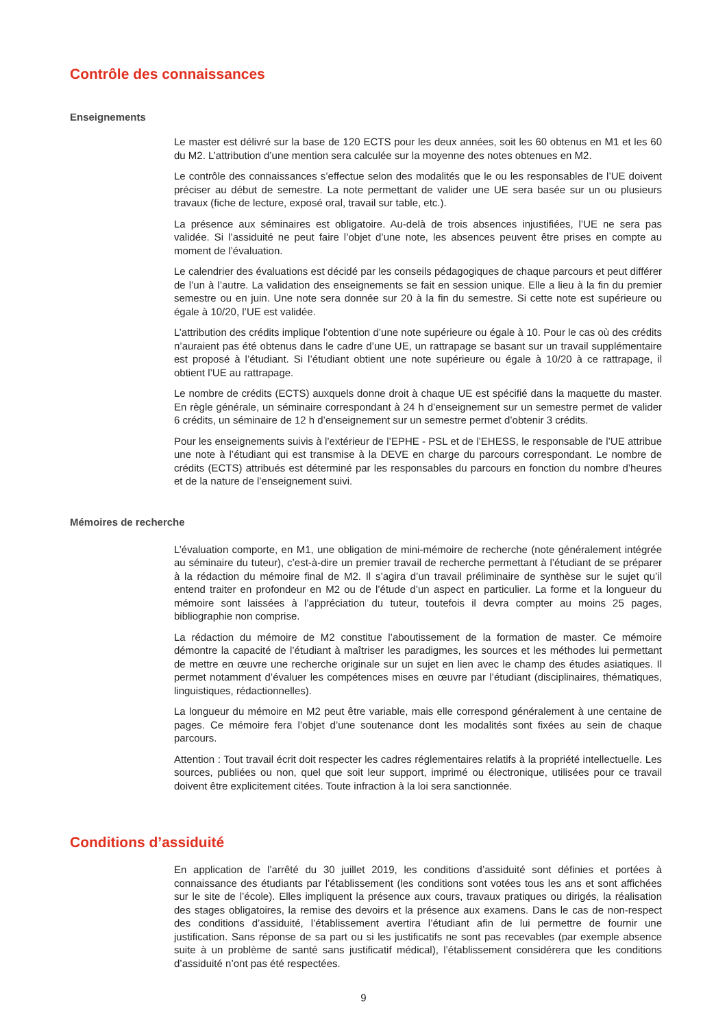Contrôle des connaissances
Enseignements
Le master est délivré sur la base de 120 ECTS pour les deux années, soit les 60 obtenus en M1 et les 60 du M2. L’attribution d’une mention sera calculée sur la moyenne des notes obtenues en M2.
Le contrôle des connaissances s’effectue selon des modalités que le ou les responsables de l’UE doivent préciser au début de semestre. La note permettant de valider une UE sera basée sur un ou plusieurs travaux (fiche de lecture, exposé oral, travail sur table, etc.).
La présence aux séminaires est obligatoire. Au-delà de trois absences injustifiées, l’UE ne sera pas validée. Si l’assiduité ne peut faire l’objet d’une note, les absences peuvent être prises en compte au moment de l’évaluation.
Le calendrier des évaluations est décidé par les conseils pédagogiques de chaque parcours et peut différer de l’un à l’autre. La validation des enseignements se fait en session unique. Elle a lieu à la fin du premier semestre ou en juin. Une note sera donnée sur 20 à la fin du semestre. Si cette note est supérieure ou égale à 10/20, l’UE est validée.
L’attribution des crédits implique l’obtention d’une note supérieure ou égale à 10. Pour le cas où des crédits n’auraient pas été obtenus dans le cadre d’une UE, un rattrapage se basant sur un travail supplémentaire est proposé à l’étudiant. Si l’étudiant obtient une note supérieure ou égale à 10/20 à ce rattrapage, il obtient l’UE au rattrapage.
Le nombre de crédits (ECTS) auxquels donne droit à chaque UE est spécifié dans la maquette du master. En règle générale, un séminaire correspondant à 24 h d’enseignement sur un semestre permet de valider 6 crédits, un séminaire de 12 h d’enseignement sur un semestre permet d’obtenir 3 crédits.
Pour les enseignements suivis à l’extérieur de l’EPHE - PSL et de l’EHESS, le responsable de l’UE attribue une note à l’étudiant qui est transmise à la DEVE en charge du parcours correspondant. Le nombre de crédits (ECTS) attribués est déterminé par les responsables du parcours en fonction du nombre d’heures et de la nature de l’enseignement suivi.
Mémoires de recherche
L’évaluation comporte, en M1, une obligation de mini-mémoire de recherche (note généralement intégrée au séminaire du tuteur), c’est-à-dire un premier travail de recherche permettant à l’étudiant de se préparer à la rédaction du mémoire final de M2. Il s’agira d’un travail préliminaire de synthèse sur le sujet qu’il entend traiter en profondeur en M2 ou de l’étude d’un aspect en particulier. La forme et la longueur du mémoire sont laissées à l’appréciation du tuteur, toutefois il devra compter au moins 25 pages, bibliographie non comprise.
La rédaction du mémoire de M2 constitue l’aboutissement de la formation de master. Ce mémoire démontre la capacité de l’étudiant à maîtriser les paradigmes, les sources et les méthodes lui permettant de mettre en œuvre une recherche originale sur un sujet en lien avec le champ des études asiatiques. Il permet notamment d’évaluer les compétences mises en œuvre par l’étudiant (disciplinaires, thématiques, linguistiques, rédactionnelles).
La longueur du mémoire en M2 peut être variable, mais elle correspond généralement à une centaine de pages. Ce mémoire fera l’objet d’une soutenance dont les modalités sont fixées au sein de chaque parcours.
Attention : Tout travail écrit doit respecter les cadres réglementaires relatifs à la propriété intellectuelle. Les sources, publiées ou non, quel que soit leur support, imprimé ou électronique, utilisées pour ce travail doivent être explicitement citées. Toute infraction à la loi sera sanctionnée.
Conditions d’assiduité
En application de l’arrêté du 30 juillet 2019, les conditions d’assiduité sont définies et portées à connaissance des étudiants par l’établissement (les conditions sont votées tous les ans et sont affichées sur le site de l’école). Elles impliquent la présence aux cours, travaux pratiques ou dirigés, la réalisation des stages obligatoires, la remise des devoirs et la présence aux examens. Dans le cas de non-respect des conditions d’assiduité, l’établissement avertira l’étudiant afin de lui permettre de fournir une justification. Sans réponse de sa part ou si les justificatifs ne sont pas recevables (par exemple absence suite à un problème de santé sans justificatif médical), l’établissement considérera que les conditions d’assiduité n’ont pas été respectées.
9